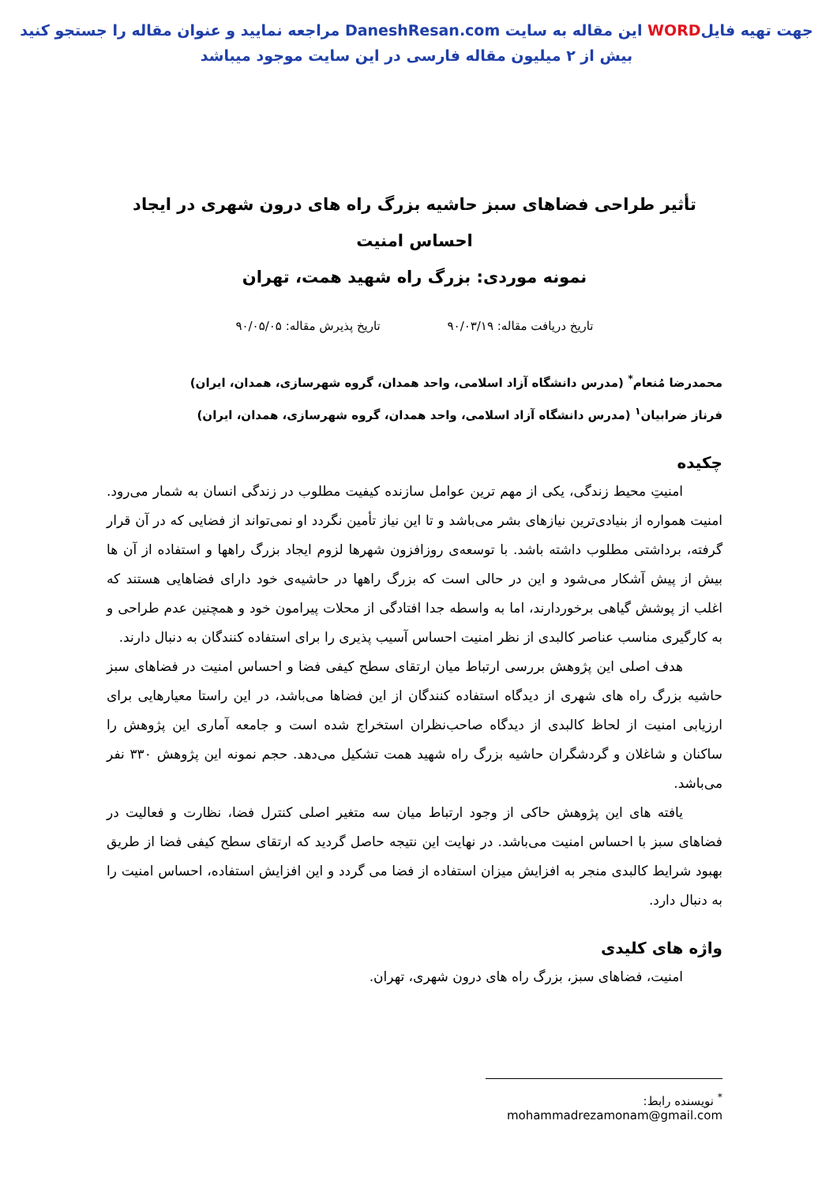جهت تهیه فایلWORD این مقاله به سایت DaneshResan.com مراجعه نمایید و عنوان مقاله را جستجو کنید
بیش از ۲ میلیون مقاله فارسی در این سایت موجود میباشد
تأثیر طراحی فضاهای سبز حاشیه بزرگ راه های درون شهری در ایجاد احساس امنیت
نمونه موردی: بزرگ راه شهید همت، تهران
تاریخ دریافت مقاله: ۹۰/۰۳/۱۹ تاریخ پذیرش مقاله: ۹۰/۰۵/۰۵
محمدرضا مُنعام<sup>*</sup> (مدرس دانشگاه آزاد اسلامی، واحد همدان، گروه شهرسازی، همدان، ایران)
فرناز ضرابیان<sup>۱</sup> (مدرس دانشگاه آزاد اسلامی، واحد همدان، گروه شهرسازی، همدان، ایران)
چکیده
امنیتِ محیط زندگی، یکی از مهم ترین عوامل سازنده کیفیت مطلوب در زندگی انسان به شمار می‌رود. امنیت همواره از بنیادی‌ترین نیازهای بشر می‌باشد و تا این نیاز تأمین نگردد او نمی‌تواند از فضایی که در آن قرار گرفته، برداشتی مطلوب داشته باشد. با توسعه‌ی روزافزون شهرها لزوم ایجاد بزرگ راهها و استفاده از آن ها بیش از پیش آشکار می‌شود و این در حالی است که بزرگ راهها در حاشیه‌ی خود دارای فضاهایی هستند که اغلب از پوشش گیاهی برخوردارند، اما به واسطه جدا افتادگی از محلات پیرامون خود و همچنین عدم طراحی و به کارگیری مناسب عناصر کالبدی از نظر امنیت احساس آسیب پذیری را برای استفاده کنندگان به دنبال دارند.
هدف اصلی این پژوهش بررسی ارتباط میان ارتقای سطح کیفی فضا و احساس امنیت در فضاهای سبز حاشیه بزرگ راه های شهری از دیدگاه استفاده کنندگان از این فضاها می‌باشد، در این راستا معیارهایی برای ارزیابی امنیت از لحاظ کالبدی از دیدگاه صاحب‌نظران استخراج شده است و جامعه آماری این پژوهش را ساکنان و شاغلان و گردشگران حاشیه بزرگ راه شهید همت تشکیل می‌دهد. حجم نمونه این پژوهش ۳۳۰ نفر می‌باشد.
یافته های این پژوهش حاکی از وجود ارتباط میان سه متغیر اصلی کنترل فضا، نظارت و فعالیت در فضاهای سبز با احساس امنیت می‌باشد. در نهایت این نتیجه حاصل گردید که ارتقای سطح کیفی فضا از طریق بهبود شرایط کالبدی منجر به افزایش میزان استفاده از فضا می گردد و این افزایش استفاده، احساس امنیت را به دنبال دارد.
واژه های کلیدی
امنیت، فضاهای سبز، بزرگ راه های درون شهری، تهران.
<sup>*</sup> نویسنده رابط: mohammadrezamonam@gmail.com